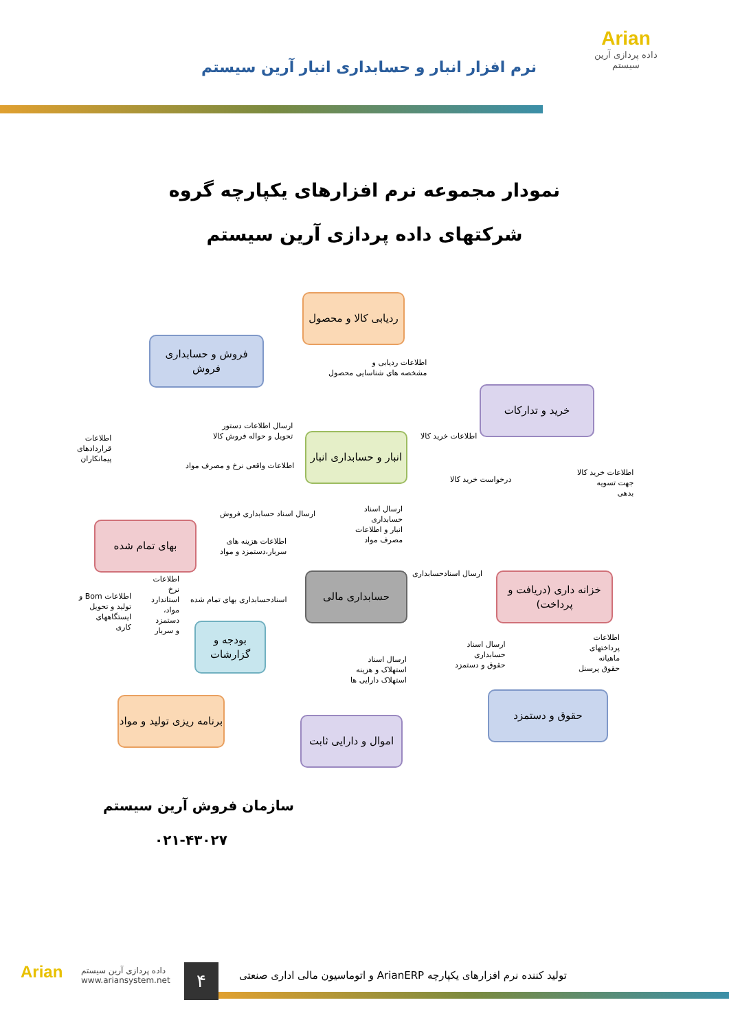Arian
داده پردازی آرین سیستم
نرم افزار انبار و حسابداری انبار آرین سیستم
نمودار مجموعه نرم افزارهای یکپارچه گروه
شرکتهای داده پردازی آرین سیستم
ردیابی کالا و محصول
فروش و حسابداری فروش
خرید و تدارکات
انبار و حسابداری انبار
بهای تمام شده
حسابداری مالی
خزانه داری (دریافت و پرداخت)
بودجه و گزارشات
برنامه ریزی تولید و مواد
اموال و دارایی ثابت
حقوق و دستمزد
اطلاعات ردیابی و
مشخصه های شناسایی محصول
ارسال اطلاعات دستور
تحویل و حواله فروش کالا
اطلاعات خرید کالا
اطلاعات
قراردادهای
پیمانکاران
اطلاعات واقعی نرخ و مصرف مواد
درخواست خرید کالا
اطلاعات خرید کالا
جهت تسویه
بدهی
ارسال اسناد حسابداری فروش
ارسال اسناد
حسابداری
انبار و اطلاعات
مصرف مواد
اطلاعات هزینه های
سربار،دستمزد و مواد
ارسال اسنادحسابداری
اطلاعات Bom و
تولید و تحویل
ایستگاههای
کاری
اطلاعات
نرخ
استاندارد
مواد،
دستمزد
و سربار
اسنادحسابداری بهای تمام شده
ارسال اسناد
حسابداری
حقوق و دستمزد
اطلاعات
پرداختهای
ماهیانه
حقوق پرسنل
ارسال اسناد
استهلاک و هزینه
استهلاک دارایی ها
سازمان فروش آرین سیستم
۰۲۱-۴۳۰۲۷
Arian
داده پردازی آرین سیستم
www.ariansystem.net
۴
تولید کننده نرم افزارهای یکپارچه ArianERP و اتوماسیون مالی اداری صنعتی